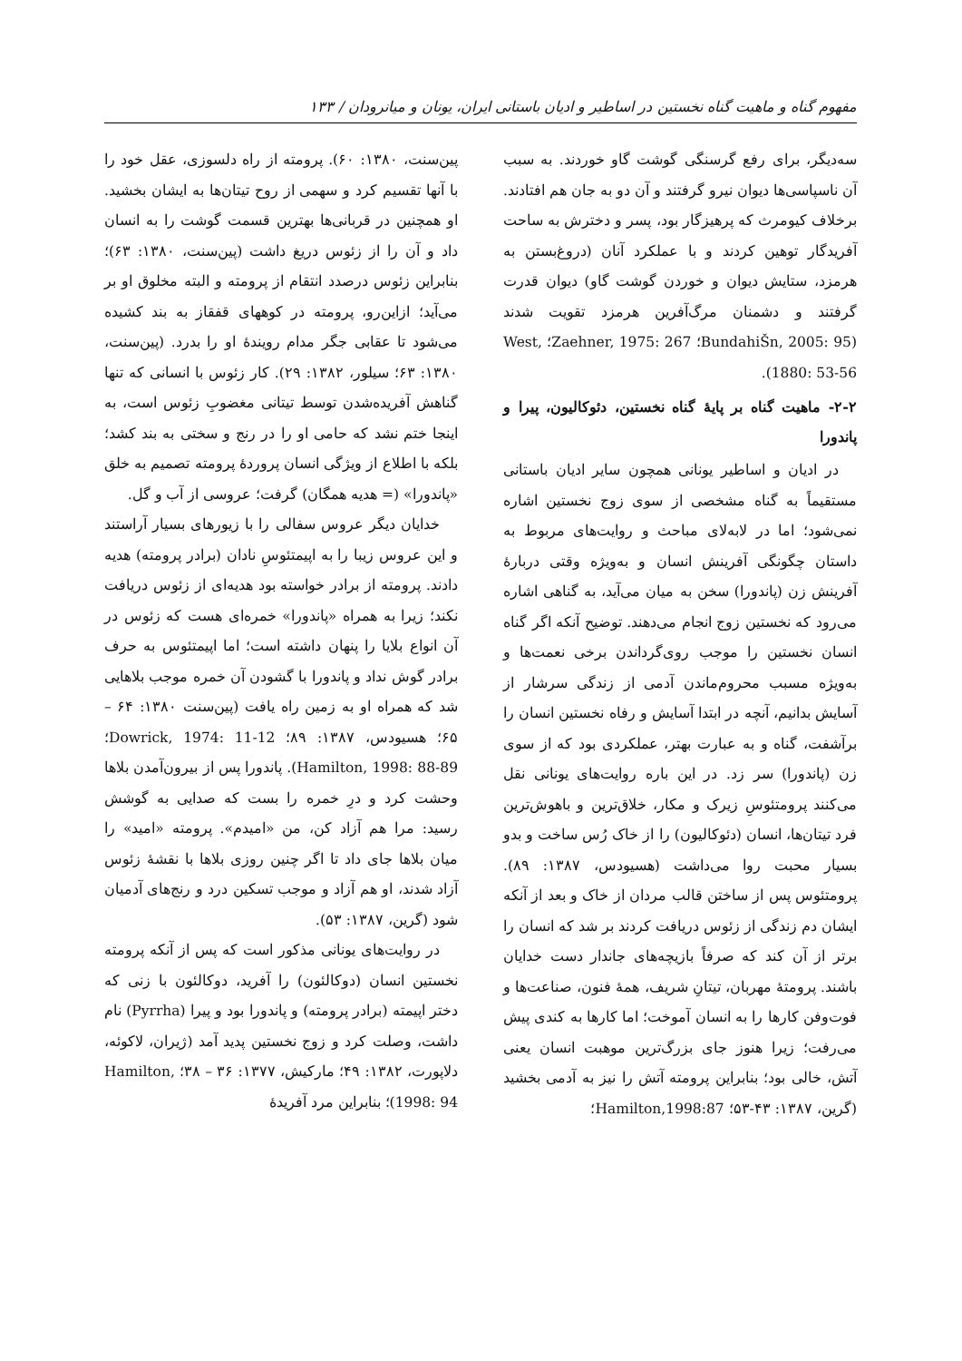مفهوم گناه و ماهیت گناه نخستین در اساطیر و ادیان باستانی ایران، یونان و میانرودان / ۱۳۳
سه‌دیگر، برای رفع گرسنگی گوشت گاو خوردند. به سبب آن ناسپاسی‌ها دیوان نیرو گرفتند و آن دو به جان هم افتادند. برخلاف کیومرث که پرهیزگار بود، پسر و دخترش به ساحت آفریدگار توهین کردند و با عملکرد آنان (دروغ‌بستن به هرمزد، ستایش دیوان و خوردن گوشت گاو) دیوان قدرت گرفتند و دشمنان مرگ‌آفرین هرمزد تقویت شدند (BundahiŠn, 2005: 95؛ Zaehner, 1975: 267؛ West, 1880: 53-56).
۲-۲- ماهیت گناه بر پایهٔ گناه نخستین، دئوکالیون، پیرا و پاندورا
در ادیان و اساطیر یونانی همچون سایر ادیان باستانی مستقیماً به گناه مشخصی از سوی زوج نخستین اشاره نمی‌شود؛ اما در لابه‌لای مباحث و روایت‌های مربوط به داستان چگونگی آفرینش انسان و به‌ویژه وقتی دربارهٔ آفرینش زن (پاندورا) سخن به میان می‌آید، به گناهی اشاره می‌رود که نخستین زوج انجام می‌دهند. توضیح آنکه اگر گناه انسان نخستین را موجب روی‌گرداندن برخی نعمت‌ها و به‌ویژه مسبب محروم‌ماندن آدمی از زندگی سرشار از آسایش بدانیم، آنچه در ابتدا آسایش و رفاه نخستین انسان را برآشفت، گناه و به عبارت بهتر، عملکردی بود که از سوی زن (پاندورا) سر زد. در این باره روایت‌های یونانی نقل می‌کنند پرومتئوسِ زیرک و مکار، خلاق‌ترین و باهوش‌ترین فرد تیتان‌ها، انسان (دئوکالیون) را از خاک رُس ساخت و بدو بسیار محبت روا می‌داشت (هسیودس، ۱۳۸۷: ۸۹). پرومتئوس پس از ساختن قالب مردان از خاک و بعد از آنکه ایشان دم زندگی از زئوس دریافت کردند بر شد که انسان را برتر از آن کند که صرفاً بازیچه‌های جاندار دست خدایان باشند. پرومتهٔ مهربان، تیتانِ شریف، همهٔ فنون، صناعت‌ها و فوت‌وفن کارها را به انسان آموخت؛ اما کارها به کندی پیش می‌رفت؛ زیرا هنوز جای بزرگ‌ترین موهبت انسان یعنی آتش، خالی بود؛ بنابراین پرومته آتش را نیز به آدمی بخشید (گرین، ۱۳۸۷: ۴۳-۵۳؛ Hamilton,1998:87؛
پین‌سنت، ۱۳۸۰: ۶۰). پرومته از راه دلسوزی، عقل خود را با آنها تقسیم کرد و سهمی از روح تیتان‌ها به ایشان بخشید. او همچنین در قربانی‌ها بهترین قسمت گوشت را به انسان داد و آن را از زئوس دریغ داشت (پین‌سنت، ۱۳۸۰: ۶۳)؛ بنابراین زئوس درصدد انتقام از پرومته و البته مخلوق او بر می‌آید؛ ازاین‌رو، پرومته در کوههای قفقاز به بند کشیده می‌شود تا عقابی جگر مدام رویندهٔ او را بدرد. (پین‌سنت، ۱۳۸۰: ۶۳؛ سیلور، ۱۳۸۲: ۲۹). کار زئوس با انسانی که تنها گناهش آفریده‌شدن توسط تیتانی مغضوبِ زئوس است، به اینجا ختم نشد که حامی او را در رنج و سختی به بند کشد؛ بلکه با اطلاع از ویژگی انسان پروردهٔ پرومته تصمیم به خلق «پاندورا» (= هدیه همگان) گرفت؛ عروسی از آب و گل.
خدایان دیگر عروس سفالی را با زیورهای بسیار آراستند و این عروس زیبا را به اپیمتئوسِ نادان (برادر پرومته) هدیه دادند. پرومته از برادر خواسته بود هدیه‌ای از زئوس دریافت نکند؛ زیرا به همراه «پاندورا» خمره‌ای هست که زئوس در آن انواع بلایا را پنهان داشته است؛ اما اپیمتئوس به حرف برادر گوش نداد و پاندورا با گشودن آن خمره موجب بلاهایی شد که همراه او به زمین راه یافت (پین‌سنت ۱۳۸۰: ۶۴ – ۶۵؛ هسیودس، ۱۳۸۷: ۸۹؛ Dowrick, 1974: 11-12؛ Hamilton, 1998: 88-89). پاندورا پس از بیرون‌آمدن بلاها وحشت کرد و درِ خمره را بست که صدایی به گوشش رسید: مرا هم آزاد کن، من «امیدم». پرومته «امید» را میان بلاها جای داد تا اگر چنین روزی بلاها با نقشهٔ زئوس آزاد شدند، او هم آزاد و موجب تسکین درد و رنج‌های آدمیان شود (گرین، ۱۳۸۷: ۵۳).
در روایت‌های یونانی مذکور است که پس از آنکه پرومته نخستین انسان (دوکالئون) را آفرید، دوکالئون با زنی که دختر اپیمته (برادر پرومته) و پاندورا بود و پیرا (Pyrrha) نام داشت، وصلت کرد و زوج نخستین پدید آمد (ژیران، لاکوئه، دلاپورت، ۱۳۸۲: ۴۹؛ مارکیش، ۱۳۷۷: ۳۶ – ۳۸؛ Hamilton, 1998: 94)؛ بنابراین مرد آفریدهٔ